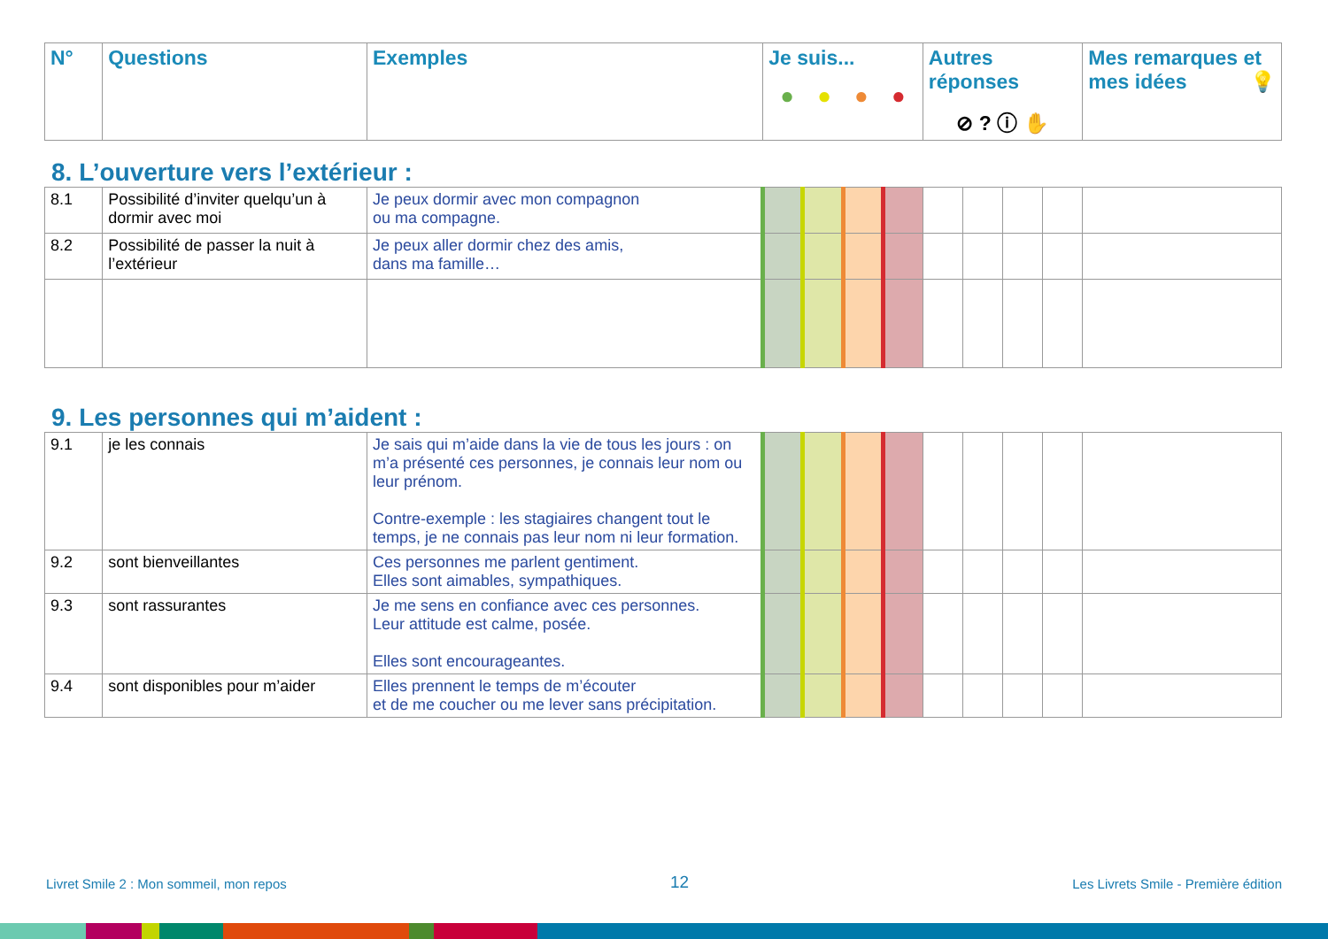| N° | Questions | Exemples | Je suis... ● ● ● ● | Autres réponses ⊘ ? ⓘ ✋ | Mes remarques et mes idées 💡 |
| --- | --- | --- | --- | --- | --- |
8. L’ouverture vers l’extérieur :
| 8.1 | Possibilité d’inviter quelqu’un à dormir avec moi | Je peux dormir avec mon compagnon ou ma compagne. | | | | | | | | | |
| 8.2 | Possibilité de passer la nuit à l’extérieur | Je peux aller dormir chez des amis, dans ma famille… | | | | | | | | | |
9. Les personnes qui m’aident :
| 9.1 | je les connais | Je sais qui m’aide dans la vie de tous les jours : on m’a présenté ces personnes, je connais leur nom ou leur prénom. Contre-exemple : les stagiaires changent tout le temps, je ne connais pas leur nom ni leur formation. | | | | | | | | | |
| 9.2 | sont bienveillantes | Ces personnes me parlent gentiment. Elles sont aimables, sympathiques. | | | | | | | | | |
| 9.3 | sont rassurantes | Je me sens en confiance avec ces personnes. Leur attitude est calme, posée. Elles sont encourageantes. | | | | | | | | | |
| 9.4 | sont disponibles pour m’aider | Elles prennent le temps de m’écouter et de me coucher ou me lever sans précipitation. | | | | | | | | | |
Livret Smile 2 : Mon sommeil, mon repos 12 Les Livrets Smile - Première édition